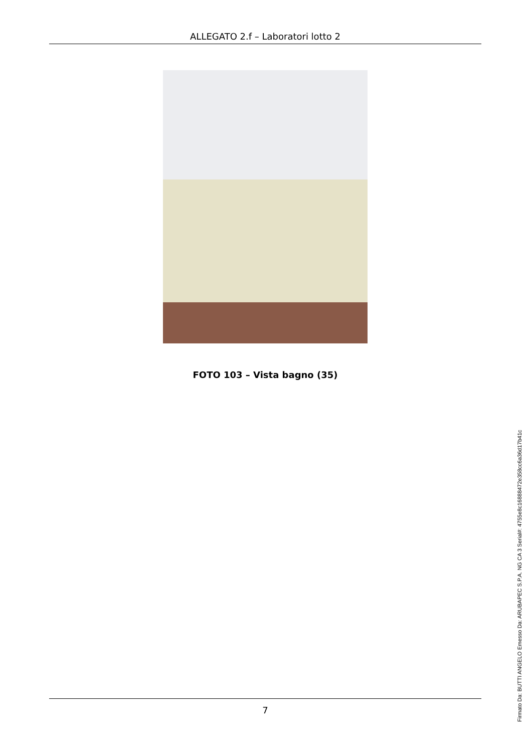ALLEGATO 2.f – Laboratori lotto 2
FOTO 103 – Vista bagno (35)
7
Firmato Da: BUTTI ANGELO Emesso Da: ARUBAPEC S.P.A. NG CA 3 Serial#: 4755e8c16888472e358cc6a36d17b41c